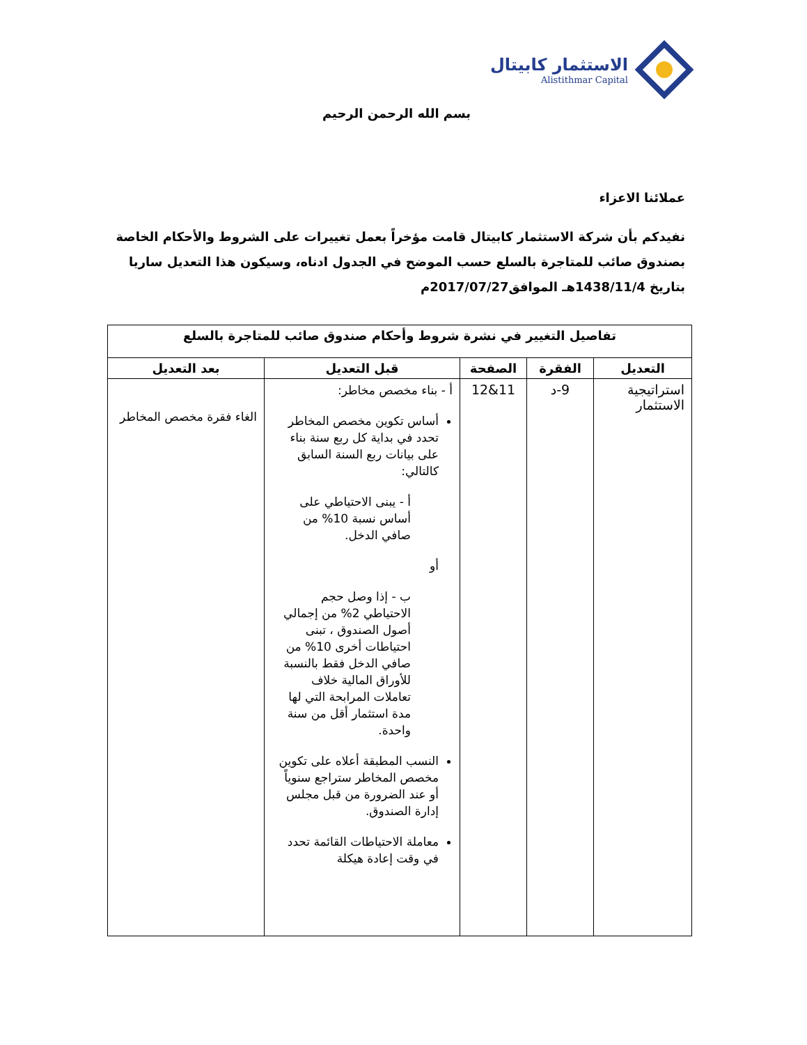الاستثمار كابيتال
Alistithmar Capital
بسم الله الرحمن الرحيم
عملائنا الاعزاء
نفيدكم بأن شركة الاستثمار كابيتال قامت مؤخراً بعمل تغييرات على الشروط والأحكام الخاصة بصندوق صائب للمتاجرة بالسلع حسب الموضح في الجدول ادناه، وسيكون هذا التعديل ساريا بتاريخ 1438/11/4هـ الموافق2017/07/27م
| تفاصيل التغيير في نشرة شروط وأحكام صندوق صائب للمتاجرة بالسلع | | | | |
| --- | --- | --- | --- | --- |
| التعديل | الفقرة | الصفحة | قبل التعديل | بعد التعديل |
| استراتيجية الاستثمار | 9-د | 11&12 | أ - بناء مخصص مخاطر: أساس تكوين مخصص المخاطر تحدد في بداية كل ربع سنة بناء على بيانات ربع السنة السابق كالتالي: أ - يبنى الاحتياطي على أساس نسبة 10% من صافي الدخل. أو ب - إذا وصل حجم الاحتياطي 2% من إجمالي أصول الصندوق ، تبنى احتياطات أخرى 10% من صافي الدخل فقط بالنسبة للأوراق المالية خلاف تعاملات المرابحة التي لها مدة استثمار أقل من سنة واحدة. النسب المطبقة أعلاه على تكوين مخصص المخاطر ستراجع سنوياً أو عند الضرورة من قبل مجلس إدارة الصندوق. معاملة الاحتياطات القائمة تحدد في وقت إعادة هيكلة | الغاء فقرة مخصص المخاطر |